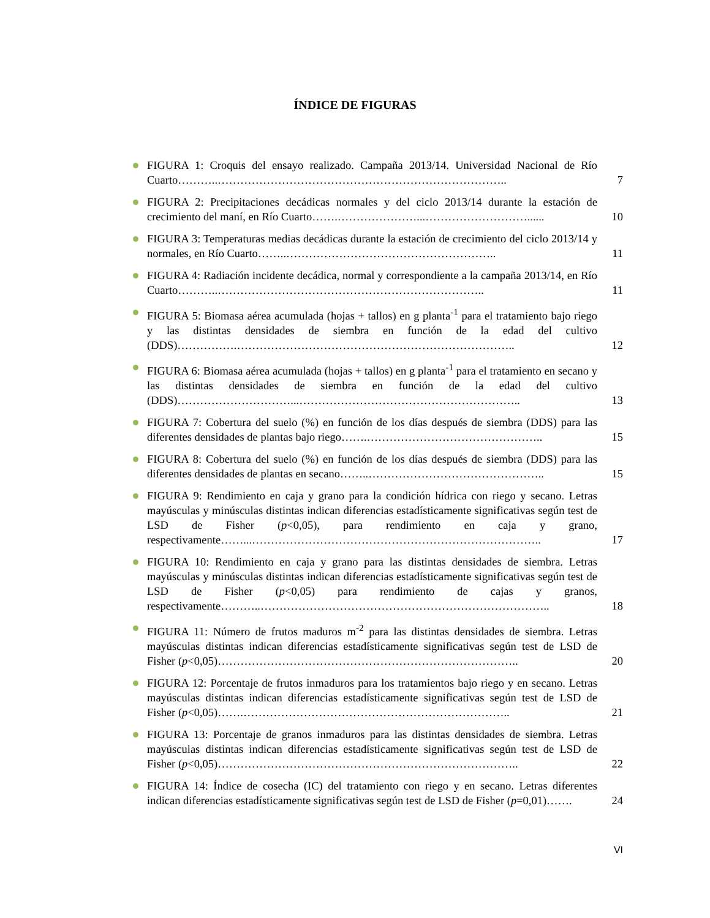ÍNDICE DE FIGURAS
FIGURA 1: Croquis del ensayo realizado. Campaña 2013/14. Universidad Nacional de Río Cuarto………..…………………………………………………………………..
7
FIGURA 2: Precipitaciones decádicas normales y del ciclo 2013/14 durante la estación de crecimiento del maní, en Río Cuarto…….…………………...………………………......
10
FIGURA 3: Temperaturas medias decádicas durante la estación de crecimiento del ciclo 2013/14 y normales, en Río Cuarto……..………………………………………………..
11
FIGURA 4: Radiación incidente decádica, normal y correspondiente a la campaña 2013/14, en Río Cuarto………..……………………………………………………………..
11
FIGURA 5: Biomasa aérea acumulada (hojas + tallos) en g planta<sup>-1</sup> para el tratamiento bajo riego y las distintas densidades de siembra en función de la edad del cultivo (DDS)…………….………………………………………………………………..
12
FIGURA 6: Biomasa aérea acumulada (hojas + tallos) en g planta<sup>-1</sup> para el tratamiento en secano y las distintas densidades de siembra en función de la edad del cultivo (DDS)…………………………...…………………………………………………..
13
FIGURA 7: Cobertura del suelo (%) en función de los días después de siembra (DDS) para las diferentes densidades de plantas bajo riego…….………………………………………..
15
FIGURA 8: Cobertura del suelo (%) en función de los días después de siembra (DDS) para las diferentes densidades de plantas en secano……..………………………………………..
15
FIGURA 9: Rendimiento en caja y grano para la condición hídrica con riego y secano. Letras mayúsculas y minúsculas distintas indican diferencias estadísticamente significativas según test de LSD de Fisher (p<0,05), para rendimiento en caja y grano, respectivamente……...…………………………………………………………………..
17
FIGURA 10: Rendimiento en caja y grano para las distintas densidades de siembra. Letras mayúsculas y minúsculas distintas indican diferencias estadísticamente significativas según test de LSD de Fisher (p<0,05) para rendimiento de cajas y granos, respectivamente………..…………………………………………………………………..
18
FIGURA 11: Número de frutos maduros m<sup>-2</sup> para las distintas densidades de siembra. Letras mayúsculas distintas indican diferencias estadísticamente significativas según test de LSD de Fisher (p<0,05)……………………………………………………………………..
20
FIGURA 12: Porcentaje de frutos inmaduros para los tratamientos bajo riego y en secano. Letras mayúsculas distintas indican diferencias estadísticamente significativas según test de LSD de Fisher (p<0,05)…….……………………………………………………………..
21
FIGURA 13: Porcentaje de granos inmaduros para las distintas densidades de siembra. Letras mayúsculas distintas indican diferencias estadísticamente significativas según test de LSD de Fisher (p<0,05)……………………………………………………………………..
22
FIGURA 14: Índice de cosecha (IC) del tratamiento con riego y en secano. Letras diferentes indican diferencias estadísticamente significativas según test de LSD de Fisher (p=0,01)…….
24
VI